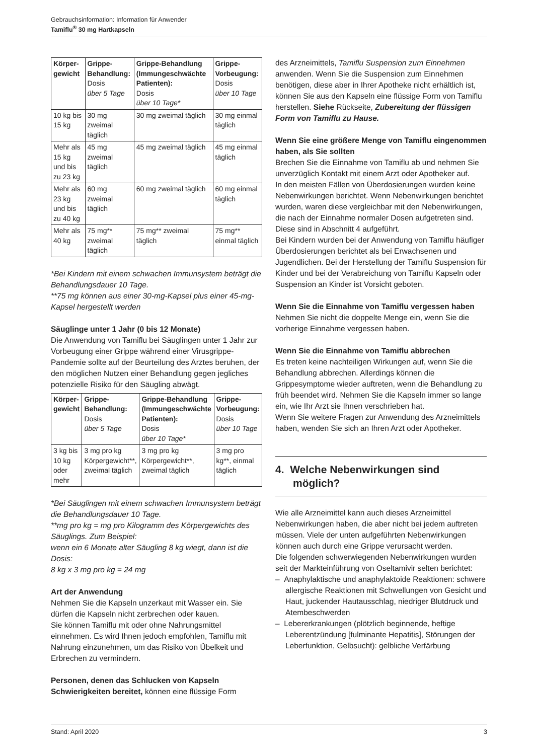Gebrauchsinformation: Information für Anwender
Tamiflu<sup>®</sup> 30 mg Hartkapseln
| Körper-gewicht | Grippe-Behandlung: Dosis über 5 Tage | Grippe-Behandlung (Immungeschwächte Patienten): Dosis über 10 Tage* | Grippe-Vorbeugung: Dosis über 10 Tage |
| --- | --- | --- | --- |
| 10 kg bis 15 kg | 30 mg zweimal täglich | 30 mg zweimal täglich | 30 mg einmal täglich |
| Mehr als 15 kg und bis zu 23 kg | 45 mg zweimal täglich | 45 mg zweimal täglich | 45 mg einmal täglich |
| Mehr als 23 kg und bis zu 40 kg | 60 mg zweimal täglich | 60 mg zweimal täglich | 60 mg einmal täglich |
| Mehr als 40 kg | 75 mg** zweimal täglich | 75 mg** zweimal täglich | 75 mg** einmal täglich |
*Bei Kindern mit einem schwachen Immunsystem beträgt die Behandlungsdauer 10 Tage.
**75 mg können aus einer 30-mg-Kapsel plus einer 45-mg-Kapsel hergestellt werden
Säuglinge unter 1 Jahr (0 bis 12 Monate)
Die Anwendung von Tamiflu bei Säuglingen unter 1 Jahr zur Vorbeugung einer Grippe während einer Virusgrippe-Pandemie sollte auf der Beurteilung des Arztes beruhen, der den möglichen Nutzen einer Behandlung gegen jegliches potenzielle Risiko für den Säugling abwägt.
| Körper-gewicht | Grippe-Behandlung: Dosis über 5 Tage | Grippe-Behandlung (Immungeschwächte Patienten): Dosis über 10 Tage* | Grippe-Vorbeugung: Dosis über 10 Tage |
| --- | --- | --- | --- |
| 3 kg bis 10 kg oder mehr | 3 mg pro kg Körpergewicht**, zweimal täglich | 3 mg pro kg Körpergewicht**, zweimal täglich | 3 mg pro kg**, einmal täglich |
*Bei Säuglingen mit einem schwachen Immunsystem beträgt die Behandlungsdauer 10 Tage.
**mg pro kg = mg pro Kilogramm des Körpergewichts des Säuglings. Zum Beispiel:
wenn ein 6 Monate alter Säugling 8 kg wiegt, dann ist die Dosis:
8 kg x 3 mg pro kg = 24 mg
Art der Anwendung
Nehmen Sie die Kapseln unzerkaut mit Wasser ein. Sie dürfen die Kapseln nicht zerbrechen oder kauen.
Sie können Tamiflu mit oder ohne Nahrungsmittel einnehmen. Es wird Ihnen jedoch empfohlen, Tamiflu mit Nahrung einzunehmen, um das Risiko von Übelkeit und Erbrechen zu vermindern.
Personen, denen das Schlucken von Kapseln Schwierigkeiten bereitet, können eine flüssige Form
des Arzneimittels, Tamiflu Suspension zum Einnehmen anwenden. Wenn Sie die Suspension zum Einnehmen benötigen, diese aber in Ihrer Apotheke nicht erhältlich ist, können Sie aus den Kapseln eine flüssige Form von Tamiflu herstellen. Siehe Rückseite, Zubereitung der flüssigen Form von Tamiflu zu Hause.
Wenn Sie eine größere Menge von Tamiflu eingenommen haben, als Sie sollten
Brechen Sie die Einnahme von Tamiflu ab und nehmen Sie unverzüglich Kontakt mit einem Arzt oder Apotheker auf.
In den meisten Fällen von Überdosierungen wurden keine Nebenwirkungen berichtet. Wenn Nebenwirkungen berichtet wurden, waren diese vergleichbar mit den Nebenwirkungen, die nach der Einnahme normaler Dosen aufgetreten sind. Diese sind in Abschnitt 4 aufgeführt.
Bei Kindern wurden bei der Anwendung von Tamiflu häufiger Überdosierungen berichtet als bei Erwachsenen und Jugendlichen. Bei der Herstellung der Tamiflu Suspension für Kinder und bei der Verabreichung von Tamiflu Kapseln oder Suspension an Kinder ist Vorsicht geboten.
Wenn Sie die Einnahme von Tamiflu vergessen haben
Nehmen Sie nicht die doppelte Menge ein, wenn Sie die vorherige Einnahme vergessen haben.
Wenn Sie die Einnahme von Tamiflu abbrechen
Es treten keine nachteiligen Wirkungen auf, wenn Sie die Behandlung abbrechen. Allerdings können die Grippesymptome wieder auftreten, wenn die Behandlung zu früh beendet wird. Nehmen Sie die Kapseln immer so lange ein, wie Ihr Arzt sie Ihnen verschrieben hat.
Wenn Sie weitere Fragen zur Anwendung des Arzneimittels haben, wenden Sie sich an Ihren Arzt oder Apotheker.
4. Welche Nebenwirkungen sind
möglich?
Wie alle Arzneimittel kann auch dieses Arzneimittel Nebenwirkungen haben, die aber nicht bei jedem auftreten müssen. Viele der unten aufgeführten Nebenwirkungen können auch durch eine Grippe verursacht werden.
Die folgenden schwerwiegenden Nebenwirkungen wurden seit der Markteinführung von Oseltamivir selten berichtet:
– Anaphylaktische und anaphylaktoide Reaktionen: schwere allergische Reaktionen mit Schwellungen von Gesicht und Haut, juckender Hautausschlag, niedriger Blutdruck und Atembeschwerden
– Lebererkrankungen (plötzlich beginnende, heftige Leberentzündung [fulminante Hepatitis], Störungen der Leberfunktion, Gelbsucht): gelbliche Verfärbung
Stand: April 2020 3